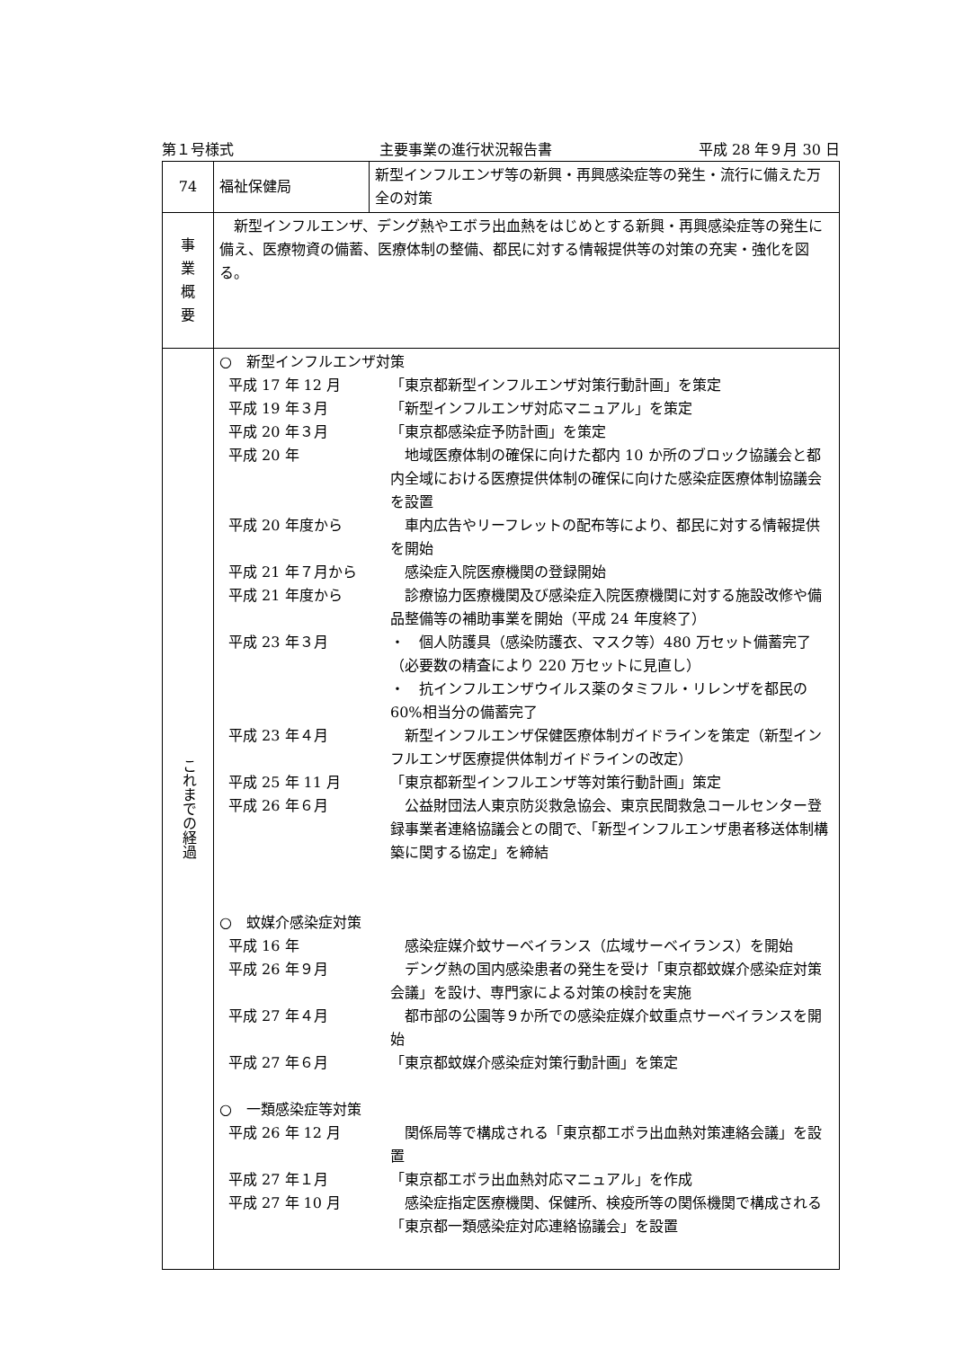第１号様式 主要事業の進行状況報告書 平成 28 年９月 30 日
| 74 | 福祉保健局 | 新型インフルエンザ等の新興・再興感染症等の発生・流行に備えた万全の対策 |
| 事 業 概 要 | 新型インフルエンザ、デング熱やエボラ出血熱をはじめとする新興・再興感染症等の発生に備え、医療物資の備蓄、医療体制の整備、都民に対する情報提供等の対策の充実・強化を図る。 | |
| これまでの経過 | ○ 新型インフルエンザ対策 平成 17 年 12 月 「東京都新型インフルエンザ対策行動計画」を策定 平成 19 年３月 「新型インフルエンザ対応マニュアル」を策定 平成 20 年３月 「東京都感染症予防計画」を策定 平成 20 年 地域医療体制の確保に向けた都内 10 か所のブロック協議会と都内全域における医療提供体制の確保に向けた感染症医療体制協議会を設置 平成 20 年度から 車内広告やリーフレットの配布等により、都民に対する情報提供を開始 平成 21 年７月から 感染症入院医療機関の登録開始 平成 21 年度から 診療協力医療機関及び感染症入院医療機関に対する施設改修や備品整備等の補助事業を開始（平成 24 年度終了） 平成 23 年３月 ・ 個人防護具（感染防護衣、マスク等）480 万セット備蓄完了（必要数の精査により 220 万セットに見直し） ・ 抗インフルエンザウイルス薬のタミフル・リレンザを都民の 60%相当分の備蓄完了 平成 23 年４月 新型インフルエンザ保健医療体制ガイドラインを策定（新型インフルエンザ医療提供体制ガイドラインの改定） 平成 25 年 11 月 「東京都新型インフルエンザ等対策行動計画」策定 平成 26 年６月 公益財団法人東京防災救急協会、東京民間救急コールセンター登録事業者連絡協議会との間で、「新型インフルエンザ患者移送体制構築に関する協定」を締結 ○ 蚊媒介感染症対策 平成 16 年 感染症媒介蚊サーベイランス（広域サーベイランス）を開始 平成 26 年９月 デング熱の国内感染患者の発生を受け「東京都蚊媒介感染症対策会議」を設け、専門家による対策の検討を実施 平成 27 年４月 都市部の公園等９か所での感染症媒介蚊重点サーベイランスを開始 平成 27 年６月 「東京都蚊媒介感染症対策行動計画」を策定 ○ 一類感染症等対策 平成 26 年 12 月 関係局等で構成される「東京都エボラ出血熱対策連絡会議」を設置 平成 27 年１月 「東京都エボラ出血熱対応マニュアル」を作成 平成 27 年 10 月 感染症指定医療機関、保健所、検疫所等の関係機関で構成される「東京都一類感染症対応連絡協議会」を設置 | |